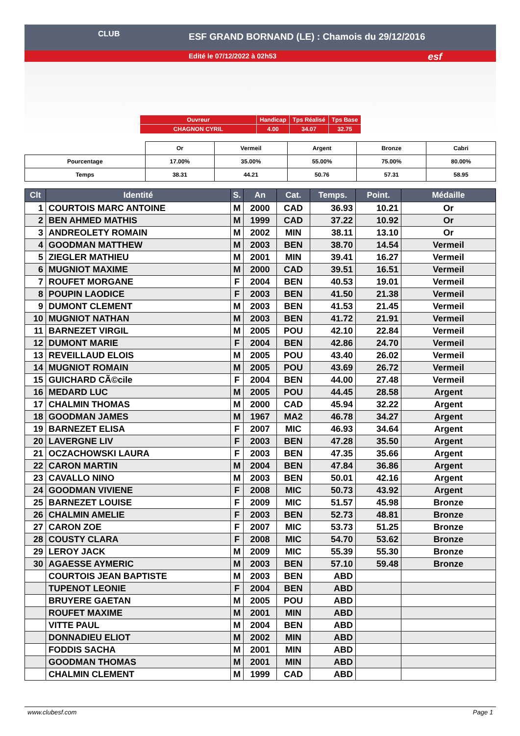ESF GRAND BORNAND (LE) : Chamois du 29/12/2016
Edité le 07/12/2022 à 02h53
CLUB
esf
| Ouvreur | Handicap | Tps Réalisé | Tps Base |
| CHAGNON CYRIL | 4.00 | 34.07 | 32.75 |
| | Or | Vermeil | Argent | Bronze | Cabri |
| Pourcentage | 17.00% | 35.00% | 55.00% | 75.00% | 80.00% |
| Temps | 38.31 | 44.21 | 50.76 | 57.31 | 58.95 |
| Clt | Identité | S. | An | Cat. | Temps. | Point. | Médaille |
| --- | --- | --- | --- | --- | --- | --- | --- |
| 1 | COURTOIS MARC ANTOINE | M | 2000 | CAD | 36.93 | 10.21 | Or |
| 2 | BEN AHMED MATHIS | M | 1999 | CAD | 37.22 | 10.92 | Or |
| 3 | ANDREOLETY ROMAIN | M | 2002 | MIN | 38.11 | 13.10 | Or |
| 4 | GOODMAN MATTHEW | M | 2003 | BEN | 38.70 | 14.54 | Vermeil |
| 5 | ZIEGLER MATHIEU | M | 2001 | MIN | 39.41 | 16.27 | Vermeil |
| 6 | MUGNIOT MAXIME | M | 2000 | CAD | 39.51 | 16.51 | Vermeil |
| 7 | ROUFET MORGANE | F | 2004 | BEN | 40.53 | 19.01 | Vermeil |
| 8 | POUPIN LAODICE | F | 2003 | BEN | 41.50 | 21.38 | Vermeil |
| 9 | DUMONT CLEMENT | M | 2003 | BEN | 41.53 | 21.45 | Vermeil |
| 10 | MUGNIOT NATHAN | M | 2003 | BEN | 41.72 | 21.91 | Vermeil |
| 11 | BARNEZET VIRGIL | M | 2005 | POU | 42.10 | 22.84 | Vermeil |
| 12 | DUMONT MARIE | F | 2004 | BEN | 42.86 | 24.70 | Vermeil |
| 13 | REVEILLAUD ELOIS | M | 2005 | POU | 43.40 | 26.02 | Vermeil |
| 14 | MUGNIOT ROMAIN | M | 2005 | POU | 43.69 | 26.72 | Vermeil |
| 15 | GUICHARD CÃ©cile | F | 2004 | BEN | 44.00 | 27.48 | Vermeil |
| 16 | MEDARD LUC | M | 2005 | POU | 44.45 | 28.58 | Argent |
| 17 | CHALMIN THOMAS | M | 2000 | CAD | 45.94 | 32.22 | Argent |
| 18 | GOODMAN JAMES | M | 1967 | MA2 | 46.78 | 34.27 | Argent |
| 19 | BARNEZET ELISA | F | 2007 | MIC | 46.93 | 34.64 | Argent |
| 20 | LAVERGNE LIV | F | 2003 | BEN | 47.28 | 35.50 | Argent |
| 21 | OCZACHOWSKI LAURA | F | 2003 | BEN | 47.35 | 35.66 | Argent |
| 22 | CARON MARTIN | M | 2004 | BEN | 47.84 | 36.86 | Argent |
| 23 | CAVALLO NINO | M | 2003 | BEN | 50.01 | 42.16 | Argent |
| 24 | GOODMAN VIVIENE | F | 2008 | MIC | 50.73 | 43.92 | Argent |
| 25 | BARNEZET LOUISE | F | 2009 | MIC | 51.57 | 45.98 | Bronze |
| 26 | CHALMIN AMELIE | F | 2003 | BEN | 52.73 | 48.81 | Bronze |
| 27 | CARON ZOE | F | 2007 | MIC | 53.73 | 51.25 | Bronze |
| 28 | COUSTY CLARA | F | 2008 | MIC | 54.70 | 53.62 | Bronze |
| 29 | LEROY JACK | M | 2009 | MIC | 55.39 | 55.30 | Bronze |
| 30 | AGAESSE AYMERIC | M | 2003 | BEN | 57.10 | 59.48 | Bronze |
| | COURTOIS JEAN BAPTISTE | M | 2003 | BEN | ABD | | |
| | TUPENOT LEONIE | F | 2004 | BEN | ABD | | |
| | BRUYERE GAETAN | M | 2005 | POU | ABD | | |
| | ROUFET MAXIME | M | 2001 | MIN | ABD | | |
| | VITTE PAUL | M | 2004 | BEN | ABD | | |
| | DONNADIEU ELIOT | M | 2002 | MIN | ABD | | |
| | FODDIS SACHA | M | 2001 | MIN | ABD | | |
| | GOODMAN THOMAS | M | 2001 | MIN | ABD | | |
| | CHALMIN CLEMENT | M | 1999 | CAD | ABD | | |
www.clubesf.com Page 1